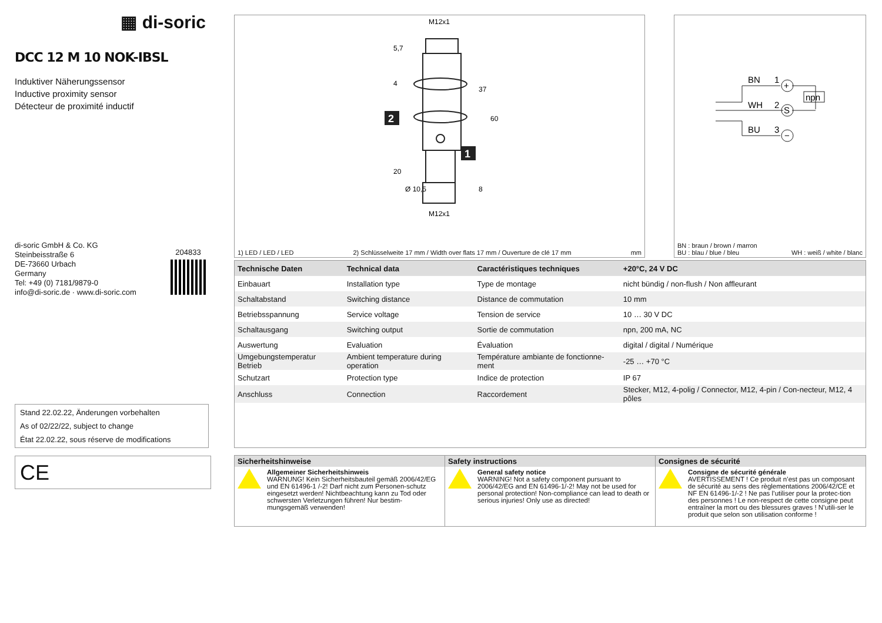▦ di-soric
DCC 12 M 10 NOK-IBSL
Induktiver Näherungssensor
Inductive proximity sensor
Détecteur de proximité inductif
di-soric GmbH & Co. KG
Steinbeisstraße 6
DE-73660 Urbach
Germany
Tel: +49 (0) 7181/9879-0
info@di-soric.de · www.di-soric.com
204833
Stand 22.02.22, Änderungen vorbehalten
As of 02/22/22, subject to change
État 22.02.22, sous réserve de modifications
CE
M12x1
M12x1
2
1
37
60
5,7
4
20
Ø 10,5
8
1) LED / LED / LED 2) Schlüsselweite 17 mm / Width over flats 17 mm / Ouverture de clé 17 mm mm
BN
1
WH
2
BU
3
+
S
−
npn
BN : braun / brown / marron
BU : blau / blue / bleu
WH : weiß / white / blanc
| Technische Daten | Technical data | Caractéristiques techniques | +20°C, 24 V DC |
| --- | --- | --- | --- |
| Einbauart | Installation type | Type de montage | nicht bündig / non-flush / Non affleurant |
| Schaltabstand | Switching distance | Distance de commutation | 10 mm |
| Betriebsspannung | Service voltage | Tension de service | 10 … 30 V DC |
| Schaltausgang | Switching output | Sortie de commutation | npn, 200 mA, NC |
| Auswertung | Evaluation | Évaluation | digital / digital / Numérique |
| Umgebungstemperatur Betrieb | Ambient temperature during operation | Température ambiante de fonctionne-ment | -25 … +70 °C |
| Schutzart | Protection type | Indice de protection | IP 67 |
| Anschluss | Connection | Raccordement | Stecker, M12, 4-polig / Connector, M12, 4-pin / Con-necteur, M12, 4 pôles |
Sicherheitshinweise
Allgemeiner Sicherheitshinweis
WARNUNG! Kein Sicherheitsbauteil gemäß 2006/42/EG und EN 61496-1 /-2! Darf nicht zum Personen-schutz eingesetzt werden! Nichtbeachtung kann zu Tod oder schwersten Verletzungen führen! Nur bestim-mungsgemäß verwenden!
Safety instructions
General safety notice
WARNING! Not a safety component pursuant to 2006/42/EG and EN 61496-1/-2! May not be used for personal protection! Non-compliance can lead to death or serious injuries! Only use as directed!
Consignes de sécurité
Consigne de sécurité générale
AVERTISSEMENT ! Ce produit n’est pas un composant de sécurité au sens des règlementations 2006/42/CE et NF EN 61496-1/-2 ! Ne pas l’utiliser pour la protec-tion des personnes ! Le non-respect de cette consigne peut entraîner la mort ou des blessures graves ! N’utili-ser le produit que selon son utilisation conforme !